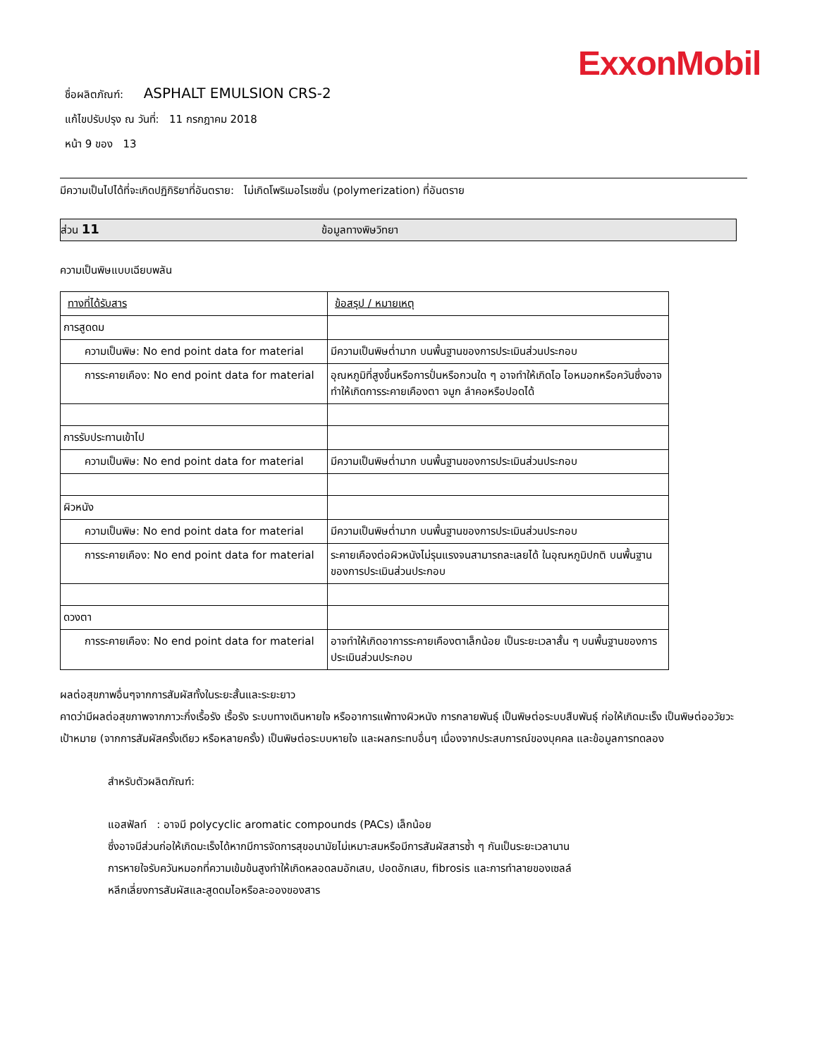ExxonMobil
ชื่อผลิตภัณฑ์: ASPHALT EMULSION CRS-2
แก้ไขปรับปรุง ณ วันที่: 11 กรกฎาคม 2018
หน้า 9 ของ 13
มีความเป็นไปได้ที่จะเกิดปฏิกิริยาที่อันตราย: ไม่เกิดโพริเมอไรเซชั่น (polymerization) ที่อันตราย
ส่วน 11 ข้อมูลทางพิษวิทยา
ความเป็นพิษแบบเฉียบพลัน
| ทางที่ได้รับสาร | ข้อสรุป / หมายเหตุ |
| --- | --- |
| การสูดดม | |
| ความเป็นพิษ: No end point data for material | มีความเป็นพิษต่ำมาก บนพื้นฐานของการประเมินส่วนประกอบ |
| การระคายเคือง: No end point data for material | อุณหภูมิที่สูงขึ้นหรือการปั่นหรือกวนใด ๆ อาจทำให้เกิดไอ ไอหมอกหรือควันซึ่งอาจทำให้เกิดการระคายเคืองตา จมูก ลำคอหรือปอดได้ |
| การรับประทานเข้าไป | |
| ความเป็นพิษ: No end point data for material | มีความเป็นพิษต่ำมาก บนพื้นฐานของการประเมินส่วนประกอบ |
| ผิวหนัง | |
| ความเป็นพิษ: No end point data for material | มีความเป็นพิษต่ำมาก บนพื้นฐานของการประเมินส่วนประกอบ |
| การระคายเคือง: No end point data for material | ระคายเคืองต่อผิวหนังไม่รุนแรงจนสามารถละเลยได้ ในอุณหภูมิปกติ บนพื้นฐานของการประเมินส่วนประกอบ |
| ดวงตา | |
| การระคายเคือง: No end point data for material | อาจทำให้เกิดอาการระคายเคืองตาเล็กน้อย เป็นระยะเวลาสั้น ๆ บนพื้นฐานของการประเมินส่วนประกอบ |
ผลต่อสุขภาพอื่นๆจากการสัมผัสทั้งในระยะสั้นและระยะยาว
คาดว่ามีผลต่อสุขภาพจากภาวะกึ่งเรื้อรัง เรื้อรัง ระบบทางเดินหายใจ หรืออาการแพ้ทางผิวหนัง การกลายพันธุ์ เป็นพิษต่อระบบสืบพันธุ์ ก่อให้เกิดมะเร็ง เป็นพิษต่ออวัยวะเป้าหมาย (จากการสัมผัสครั้งเดียว หรือหลายครั้ง) เป็นพิษต่อระบบหายใจ และผลกระทบอื่นๆ เนื่องจากประสบการณ์ของบุคคล และข้อมูลการทดลอง
สำหรับตัวผลิตภัณฑ์:
แอสฟัลท์ : อาจมี polycyclic aromatic compounds (PACs) เล็กน้อย
ซึ่งอาจมีส่วนก่อให้เกิดมะเร็งได้หากมีการจัดการสุขอนามัยไม่เหมาะสมหรือมีการสัมผัสสารซ้ำ ๆ กันเป็นระยะเวลานาน
การหายใจรับควันหมอกที่ความเข้มข้นสูงทำให้เกิดหลอดลมอักเสบ, ปอดอักเสบ, fibrosis และการทำลายของเซลล์
หลีกเลี่ยงการสัมผัสและสูดดมไอหรือละอองของสาร